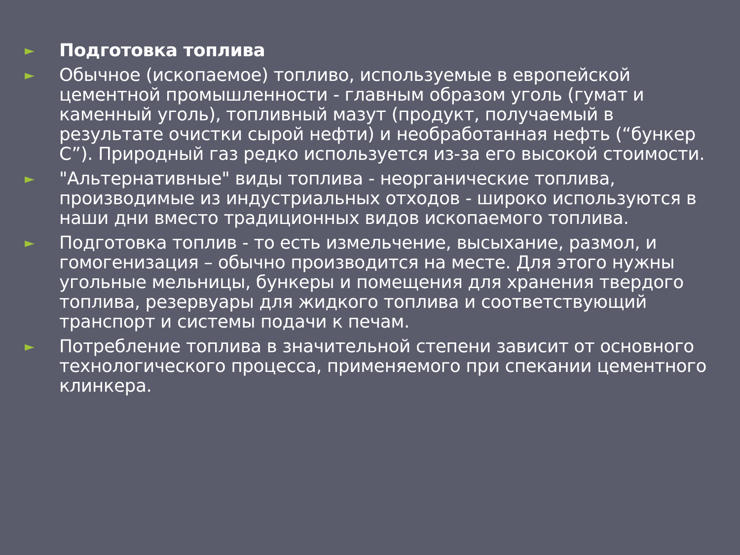► Подготовка топлива
► Обычное (ископаемое) топливо, используемые в европейской цементной промышленности - главным образом уголь (гумат и каменный уголь), топливный мазут (продукт, получаемый в результате очистки сырой нефти) и необработанная нефть (“бункер C”). Природный газ редко используется из-за его высокой стоимости.
► "Альтернативные" виды топлива - неорганические топлива, производимые из индустриальных отходов - широко используются в наши дни вместо традиционных видов ископаемого топлива.
► Подготовка топлив - то есть измельчение, высыхание, размол, и гомогенизация – обычно производится на месте. Для этого нужны угольные мельницы, бункеры и помещения для хранения твердого топлива, резервуары для жидкого топлива и соответствующий транспорт и системы подачи к печам.
► Потребление топлива в значительной степени зависит от основного технологического процесса, применяемого при спекании цементного клинкера.